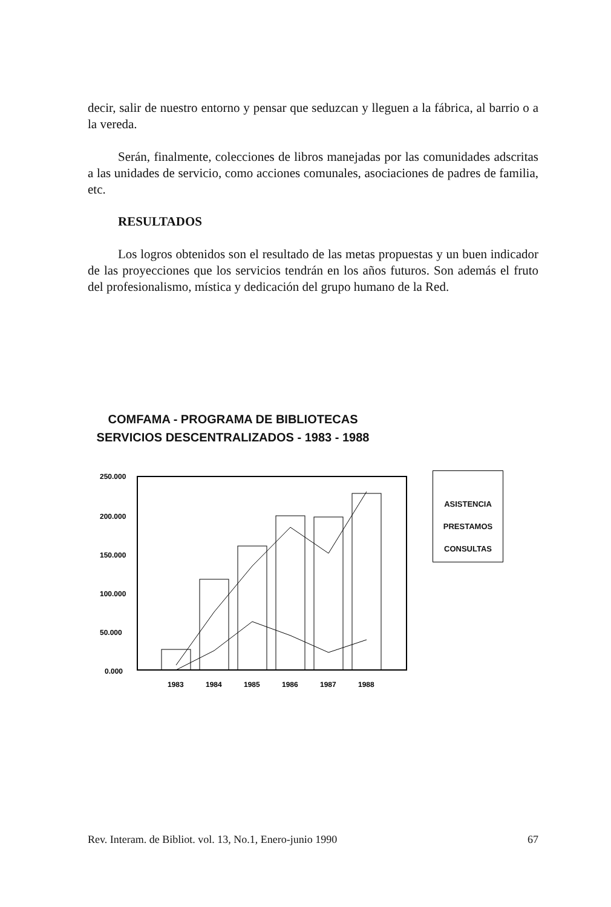decir, salir de nuestro entorno y pensar que seduzcan y lleguen a la fábrica, al barrio o a la vereda.
Serán, finalmente, colecciones de libros manejadas por las comunidades adscritas a las unidades de servicio, como acciones comunales, asociaciones de padres de familia, etc.
RESULTADOS
Los logros obtenidos son el resultado de las metas propuestas y un buen indicador de las proyecciones que los servicios tendrán en los años futuros. Son además el fruto del profesionalismo, mística y dedicación del grupo humano de la Red.
COMFAMA - PROGRAMA DE BIBLIOTECAS
SERVICIOS DESCENTRALIZADOS - 1983 - 1988
250.000
200.000
150.000
100.000
50.000
0.000
1983
1984
1985
1986
1987
1988
ASISTENCIA
PRESTAMOS
CONSULTAS
Rev. Interam. de Bibliot. vol. 13, No.1, Enero-junio 1990 67